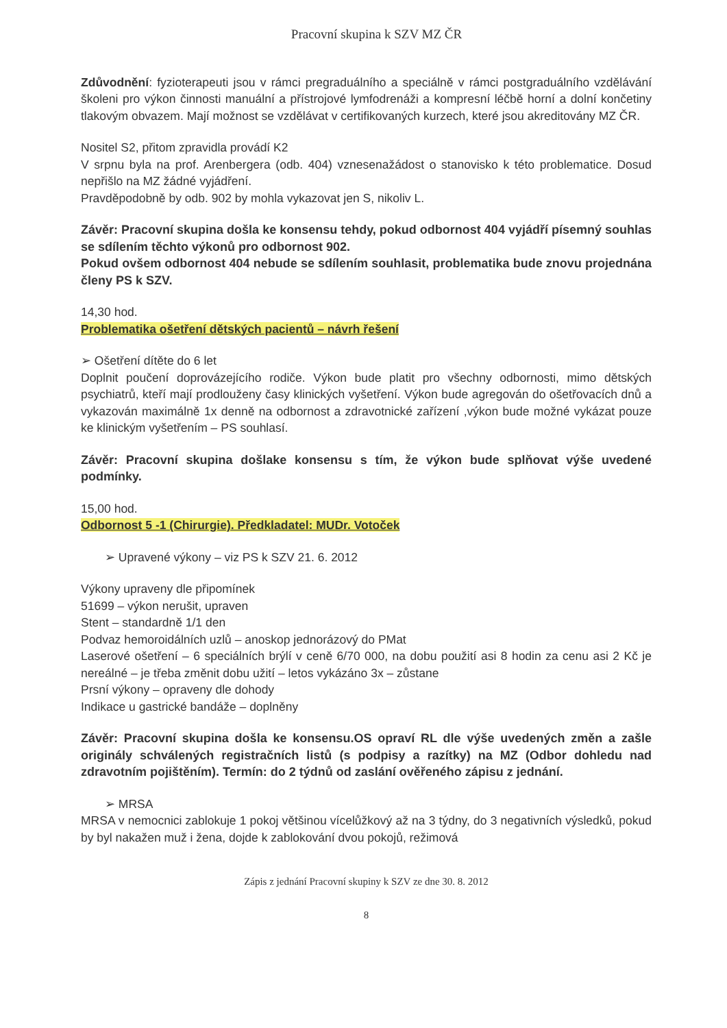Pracovní skupina k SZV MZ ČR
Zdůvodnění: fyzioterapeuti jsou v rámci pregraduálního a speciálně v rámci postgraduálního vzdělávání školeni pro výkon činnosti manuální a přístrojové lymfodrenáži a kompresní léčbě horní a dolní končetiny tlakovým obvazem. Mají možnost se vzdělávat v certifikovaných kurzech, které jsou akreditovány MZ ČR.
Nositel S2, přitom zpravidla provádí K2
V srpnu byla na prof. Arenbergera (odb. 404) vznesenažádost o stanovisko k této problematice. Dosud nepřišlo na MZ žádné vyjádření.
Pravděpodobně by odb. 902 by mohla vykazovat jen S, nikoliv L.
Závěr: Pracovní skupina došla ke konsensu tehdy, pokud odbornost 404 vyjádří písemný souhlas se sdílením těchto výkonů pro odbornost 902.
Pokud ovšem odbornost 404 nebude se sdílením souhlasit, problematika bude znovu projednána členy PS k SZV.
14,30 hod.
Problematika ošetření dětských pacientů – návrh řešení
➢ Ošetření dítěte do 6 let
Doplnit poučení doprovázejícího rodiče. Výkon bude platit pro všechny odbornosti, mimo dětských psychiatrů, kteří mají prodlouženy časy klinických vyšetření. Výkon bude agregován do ošetřovacích dnů a vykazován maximálně 1x denně na odbornost a zdravotnické zařízení ,výkon bude možné vykázat pouze ke klinickým vyšetřením – PS souhlasí.
Závěr: Pracovní skupina došlake konsensu s tím, že výkon bude splňovat výše uvedené podmínky.
15,00 hod.
Odbornost 5 -1 (Chirurgie). Předkladatel: MUDr. Votoček
➢ Upravené výkony – viz PS k SZV 21. 6. 2012
Výkony upraveny dle připomínek
51699 – výkon nerušit, upraven
Stent – standardně 1/1 den
Podvaz hemoroidálních uzlů – anoskop jednorázový do PMat
Laserové ošetření – 6 speciálních brýlí v ceně 6/70 000, na dobu použití asi 8 hodin za cenu asi 2 Kč je nereálné – je třeba změnit dobu užití – letos vykázáno 3x – zůstane
Prsní výkony – opraveny dle dohody
Indikace u gastrické bandáže – doplněny
Závěr: Pracovní skupina došla ke konsensu.OS opraví RL dle výše uvedených změn a zašle originály schválených registračních listů (s podpisy a razítky) na MZ (Odbor dohledu nad zdravotním pojištěním). Termín: do 2 týdnů od zaslání ověřeného zápisu z jednání.
➢ MRSA
MRSA v nemocnici zablokuje 1 pokoj většinou vícelůžkový až na 3 týdny, do 3 negativních výsledků, pokud by byl nakažen muž i žena, dojde k zablokování dvou pokojů, režimová
Zápis z jednání Pracovní skupiny k SZV ze dne 30. 8. 2012
8